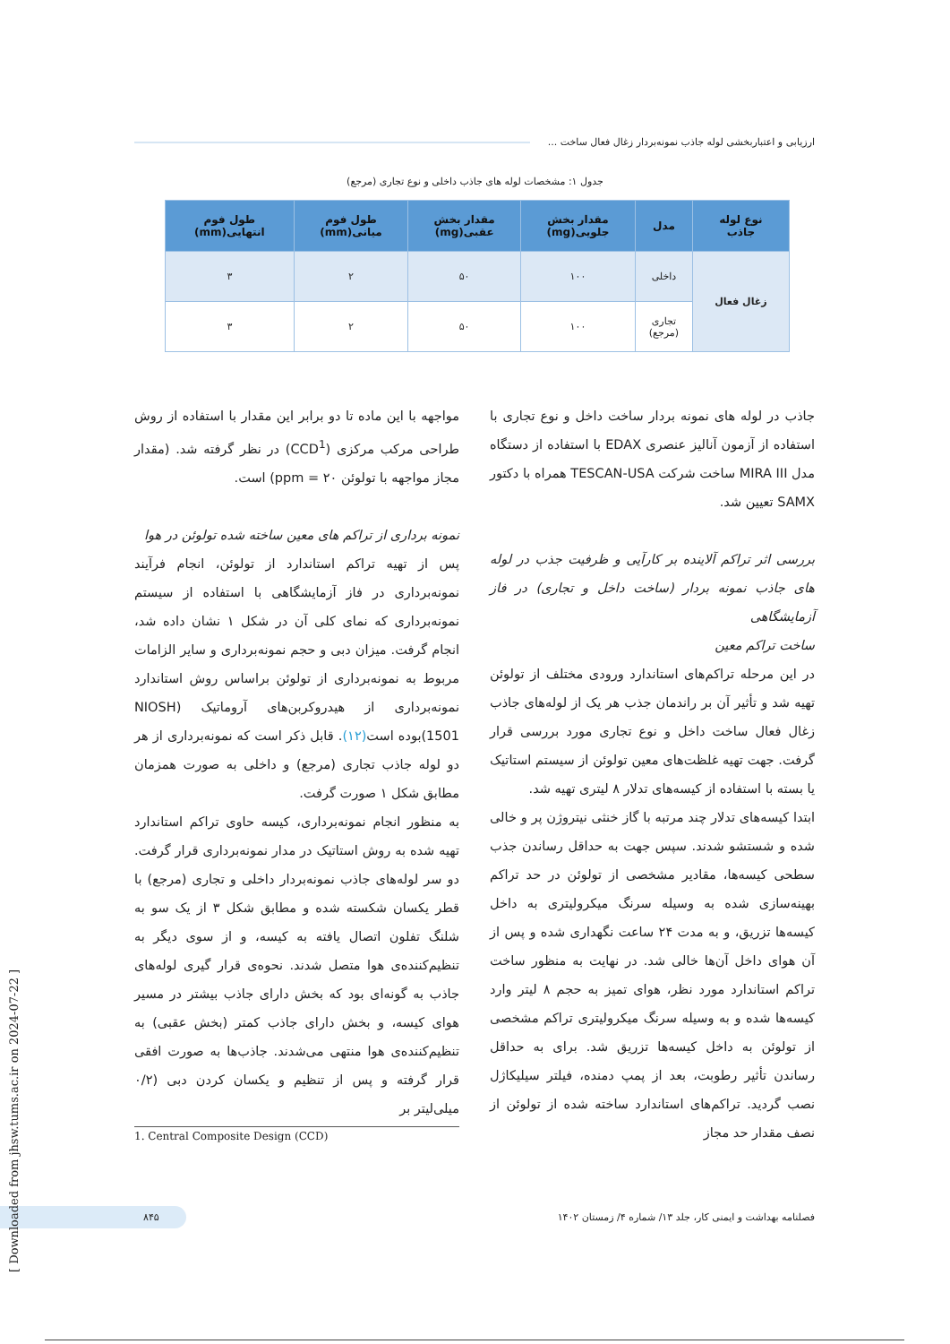ارزیابی و اعتباربخشی لوله جاذب نمونه‌بردار زغال فعال ساخت ...
جدول ۱: مشخصات لوله های جاذب داخلی و نوع تجاری (مرجع)
| نوع لوله جاذب | مدل | مقدار بخش جلویی(mg) | مقدار بخش عقبی(mg) | طول فوم میانی(mm) | طول فوم انتهایی(mm) |
| --- | --- | --- | --- | --- | --- |
| زغال فعال | داخلی | ۱۰۰ | ۵۰ | ۲ | ۳ |
| | تجاری (مرجع) | ۱۰۰ | ۵۰ | ۲ | ۳ |
جاذب در لوله های نمونه بردار ساخت داخل و نوع تجاری با استفاده از آزمون آنالیز عنصری EDAX با استفاده از دستگاه مدل MIRA III ساخت شرکت TESCAN-USA همراه با دکتور SAMX تعیین شد.
بررسی اثر تراکم آلاینده بر کارآیی و ظرفیت جذب در لوله های جاذب نمونه بردار (ساخت داخل و تجاری) در فاز آزمایشگاهی
ساخت تراکم معین
در این مرحله تراکم‌های استاندارد ورودی مختلف از تولوئن تهیه شد و تأثیر آن بر راندمان جذب هر یک از لوله‌های جاذب زغال فعال ساخت داخل و نوع تجاری مورد بررسی قرار گرفت. جهت تهیه غلظت‌های معین تولوئن از سیستم استاتیک یا بسته با استفاده از کیسه‌های تدلار ۸ لیتری تهیه شد.
ابتدا کیسه‌های تدلار چند مرتبه با گاز خنثی نیتروژن پر و خالی شده و شستشو شدند. سپس جهت به حداقل رساندن جذب سطحی کیسه‌ها، مقادیر مشخصی از تولوئن در حد تراکم بهینه‌سازی شده به وسیله سرنگ میکرولیتری به داخل کیسه‌ها تزریق، و به مدت ۲۴ ساعت نگهداری شده و پس از آن هوای داخل آن‌ها خالی شد. در نهایت به منظور ساخت تراکم استاندارد مورد نظر، هوای تمیز به حجم ۸ لیتر وارد کیسه‌ها شده و به وسیله سرنگ میکرولیتری تراکم مشخصی از تولوئن به داخل کیسه‌ها تزریق شد. برای به حداقل رساندن تأثیر رطوبت، بعد از پمپ دمنده، فیلتر سیلیکاژل نصب گردید. تراکم‌های استاندارد ساخته شده از تولوئن از نصف مقدار حد مجاز
مواجهه با این ماده تا دو برابر این مقدار با استفاده از روش طراحی مرکب مرکزی (CCD<sup>1</sup>) در نظر گرفته شد. (مقدار مجاز مواجهه با تولوئن ۲۰ = ppm) است.
نمونه برداری از تراکم های معین ساخته شده تولوئن در هوا
پس از تهیه تراکم استاندارد از تولوئن، انجام فرآیند نمونه‌برداری در فاز آزمایشگاهی با استفاده از سیستم نمونه‌برداری که نمای کلی آن در شکل ۱ نشان داده شد، انجام گرفت. میزان دبی و حجم نمونه‌برداری و سایر الزامات مربوط به نمونه‌برداری از تولوئن براساس روش استاندارد نمونه‌برداری از هیدروکربن‌های آروماتیک (NIOSH 1501)بوده است(۱۲). قابل ذکر است که نمونه‌برداری از هر دو لوله جاذب تجاری (مرجع) و داخلی به صورت همزمان مطابق شکل ۱ صورت گرفت.
به منظور انجام نمونه‌برداری، کیسه حاوی تراکم استاندارد تهیه شده به روش استاتیک در مدار نمونه‌برداری قرار گرفت. دو سر لوله‌های جاذب نمونه‌بردار داخلی و تجاری (مرجع) با قطر یکسان شکسته شده و مطابق شکل ۳ از یک سو به شلنگ تفلون اتصال یافته به کیسه، و از سوی دیگر به تنظیم‌کننده‌ی هوا متصل شدند. نحوه‌ی قرار گیری لوله‌های جاذب به گونه‌ای بود که بخش دارای جاذب بیشتر در مسیر هوای کیسه، و بخش دارای جاذب کمتر (بخش عقبی) به تنظیم‌کننده‌ی هوا منتهی می‌شدند. جاذب‌ها به صورت افقی قرار گرفته و پس از تنظیم و یکسان کردن دبی (۰/۲ میلی‌لیتر بر
1. Central Composite Design (CCD)
فصلنامه بهداشت و ایمنی کار، جلد ۱۳/ شماره ۴/ زمستان ۱۴۰۲ ۸۴۵
[ Downloaded from jhsw.tums.ac.ir on 2024-07-22 ]